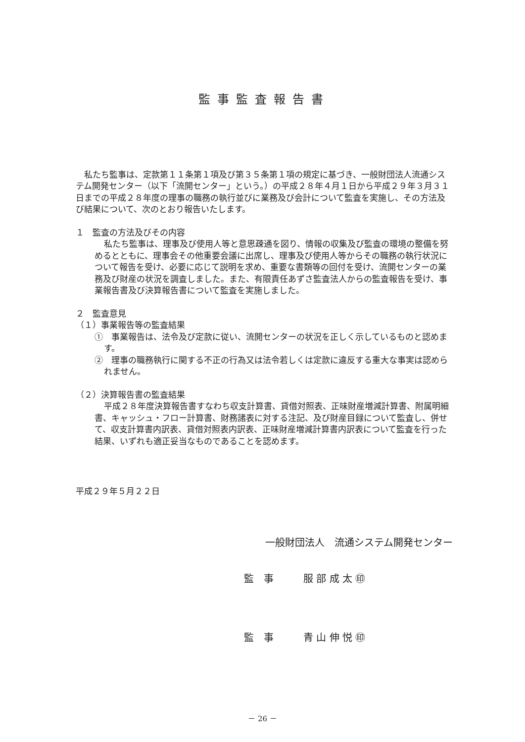監事監査報告書
私たち監事は、定款第１１条第１項及び第３５条第１項の規定に基づき、一般財団法人流通システム開発センター（以下「流開センター」という。）の平成２８年４月１日から平成２９年３月３１日までの平成２８年度の理事の職務の執行並びに業務及び会計について監査を実施し、その方法及び結果について、次のとおり報告いたします。
１　監査の方法及びその内容
私たち監事は、理事及び使用人等と意思疎通を図り、情報の収集及び監査の環境の整備を努めるとともに、理事会その他重要会議に出席し、理事及び使用人等からその職務の執行状況について報告を受け、必要に応じて説明を求め、重要な書類等の回付を受け、流開センターの業務及び財産の状況を調査しました。また、有限責任あずさ監査法人からの監査報告を受け、事業報告書及び決算報告書について監査を実施しました。
２　監査意見
（１）事業報告等の監査結果
①　事業報告は、法令及び定款に従い、流開センターの状況を正しく示しているものと認めます。
②　理事の職務執行に関する不正の行為又は法令若しくは定款に違反する重大な事実は認められません。
（２）決算報告書の監査結果
平成２８年度決算報告書すなわち収支計算書、貸借対照表、正味財産増減計算書、附属明細書、キャッシュ・フロー計算書、財務諸表に対する注記、及び財産目録について監査し、併せて、収支計算書内訳表、貸借対照表内訳表、正味財産増減計算書内訳表について監査を行った結果、いずれも適正妥当なものであることを認めます。
平成２９年５月２２日
一般財団法人　流通システム開発センター
監　事　　　服 部 成 太 ㊞
監　事　　　青 山 伸 悦 ㊞
－ 26 －